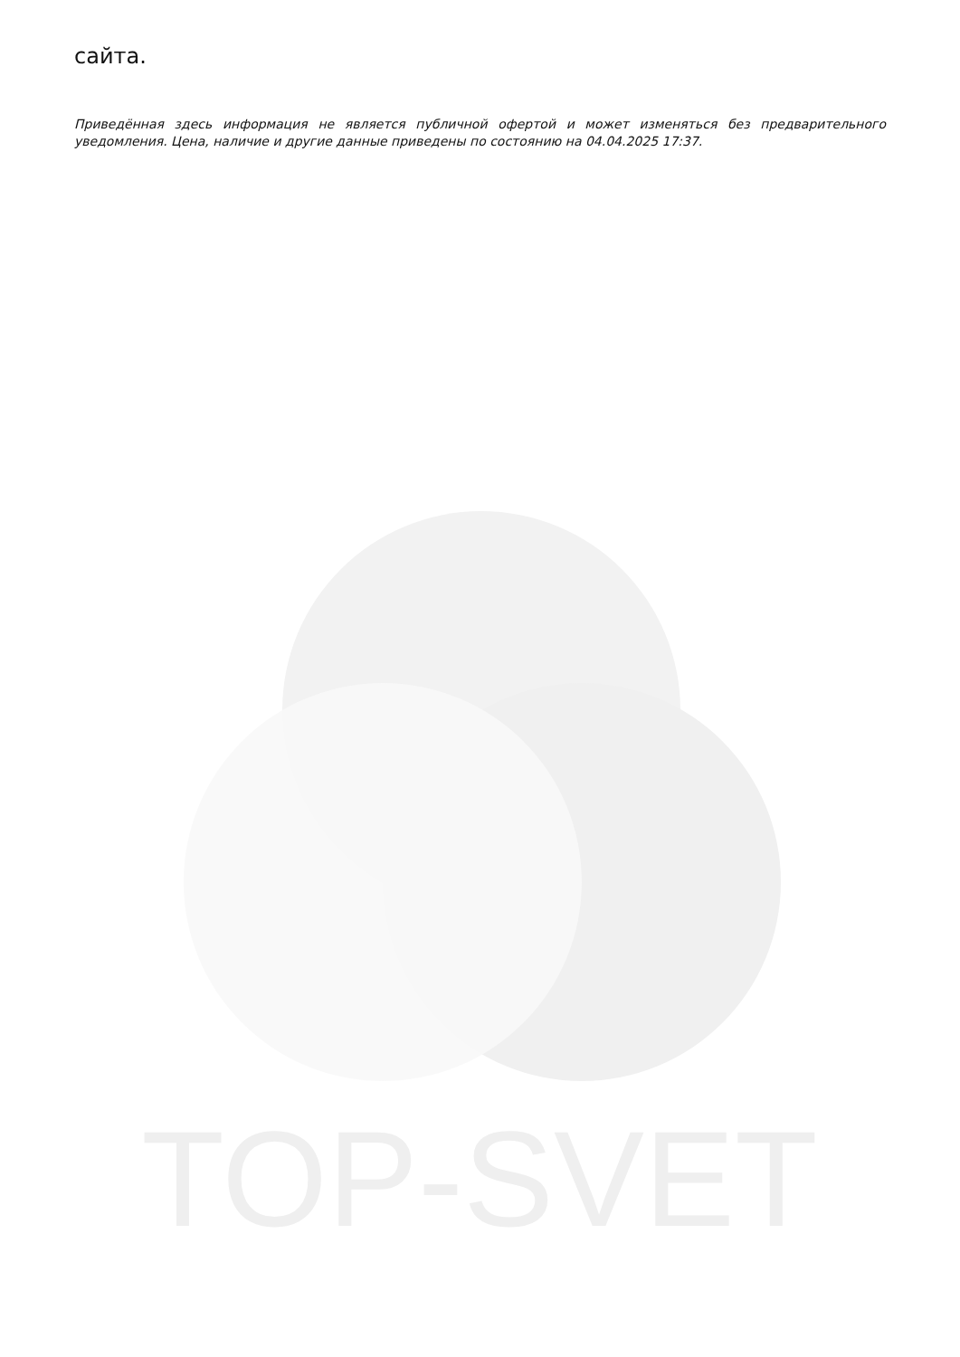TOP-SVET
сайта.
Приведённая здесь информация не является публичной офертой и может изменяться без предварительного уведомления. Цена, наличие и другие данные приведены по состоянию на 04.04.2025 17:37.